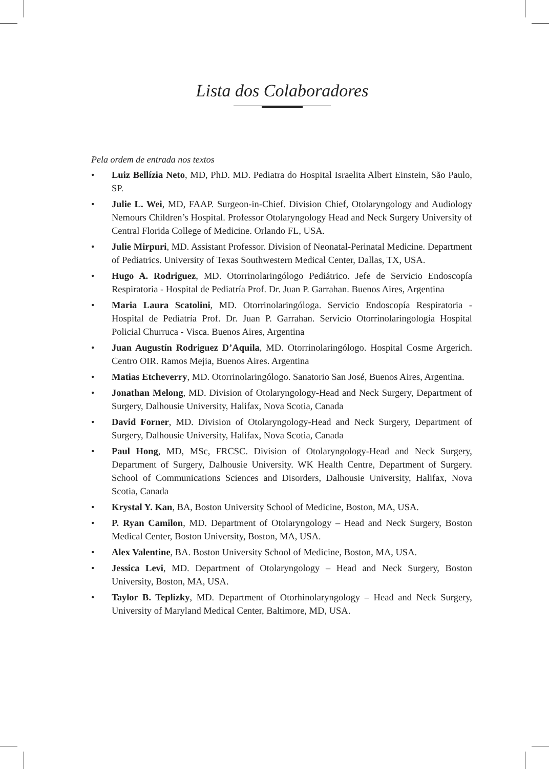Lista dos Colaboradores
Pela ordem de entrada nos textos
• Luiz Bellízia Neto, MD, PhD. MD. Pediatra do Hospital Israelita Albert Einstein, São Paulo, SP.
• Julie L. Wei, MD, FAAP. Surgeon-in-Chief. Division Chief, Otolaryngology and Audiology Nemours Children’s Hospital. Professor Otolaryngology Head and Neck Surgery University of Central Florida College of Medicine. Orlando FL, USA.
• Julie Mirpuri, MD. Assistant Professor. Division of Neonatal-Perinatal Medicine. Department of Pediatrics. University of Texas Southwestern Medical Center, Dallas, TX, USA.
• Hugo A. Rodriguez, MD. Otorrinolaringólogo Pediátrico. Jefe de Servicio Endoscopía Respiratoria - Hospital de Pediatría Prof. Dr. Juan P. Garrahan. Buenos Aires, Argentina
• Maria Laura Scatolini, MD. Otorrinolaringóloga. Servicio Endoscopía Respiratoria - Hospital de Pediatría Prof. Dr. Juan P. Garrahan. Servicio Otorrinolaringología Hospital Policial Churruca - Visca. Buenos Aires, Argentina
• Juan Augustín Rodriguez D’Aquila, MD. Otorrinolaringólogo. Hospital Cosme Argerich. Centro OIR. Ramos Mejia, Buenos Aires. Argentina
• Matias Etcheverry, MD. Otorrinolaringólogo. Sanatorio San José, Buenos Aires, Argentina.
• Jonathan Melong, MD. Division of Otolaryngology-Head and Neck Surgery, Department of Surgery, Dalhousie University, Halifax, Nova Scotia, Canada
• David Forner, MD. Division of Otolaryngology-Head and Neck Surgery, Department of Surgery, Dalhousie University, Halifax, Nova Scotia, Canada
• Paul Hong, MD, MSc, FRCSC. Division of Otolaryngology-Head and Neck Surgery, Department of Surgery, Dalhousie University. WK Health Centre, Department of Surgery. School of Communications Sciences and Disorders, Dalhousie University, Halifax, Nova Scotia, Canada
• Krystal Y. Kan, BA, Boston University School of Medicine, Boston, MA, USA.
• P. Ryan Camilon, MD. Department of Otolaryngology – Head and Neck Surgery, Boston Medical Center, Boston University, Boston, MA, USA.
• Alex Valentine, BA. Boston University School of Medicine, Boston, MA, USA.
• Jessica Levi, MD. Department of Otolaryngology – Head and Neck Surgery, Boston University, Boston, MA, USA.
• Taylor B. Teplizky, MD. Department of Otorhinolaryngology – Head and Neck Surgery, University of Maryland Medical Center, Baltimore, MD, USA.